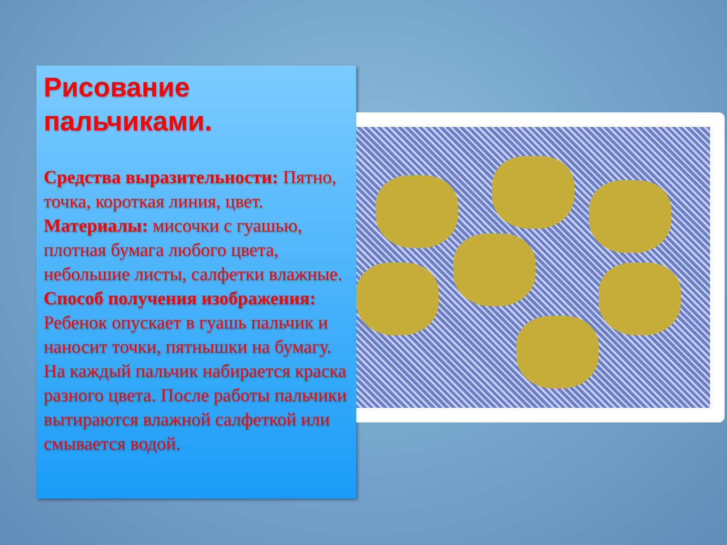Рисование пальчиками.
Средства выразительности: Пятно, точка, короткая линия, цвет.
Материалы: мисочки с гуашью, плотная бумага любого цвета, небольшие листы, салфетки влажные.
Способ получения изображения: Ребенок опускает в гуашь пальчик и наносит точки, пятнышки на бумагу.
На каждый пальчик набирается краска разного цвета. После работы пальчики вытираются влажной салфеткой или смывается водой.